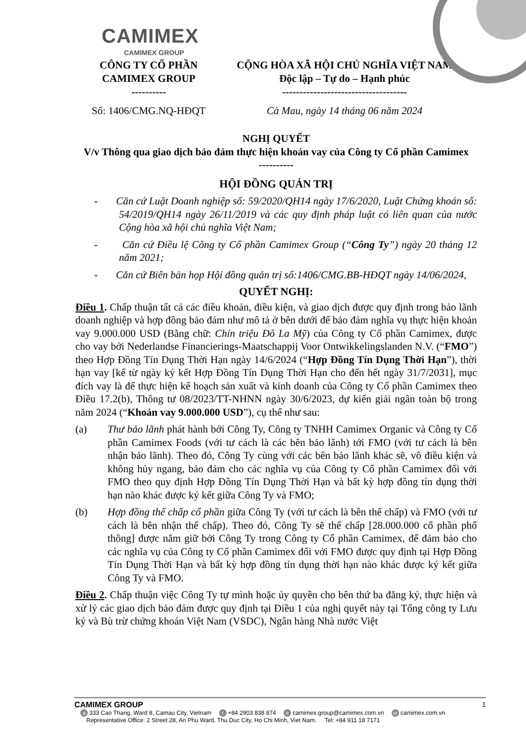CAMIMEX
CAMIMEX GROUP
CÔNG TY CỔ PHẦN
CAMIMEX GROUP
----------
Số: 1406/CMG.NQ-HĐQT
CỘNG HÒA XÃ HỘI CHỦ NGHĨA VIỆT NAM
Độc lập – Tự do – Hạnh phúc
------------------------------------
Cà Mau, ngày 14 tháng 06 năm 2024
NGHỊ QUYẾT
V/v Thông qua giao dịch bảo đảm thực hiện khoản vay của Công ty Cổ phần Camimex
----------
HỘI ĐỒNG QUẢN TRỊ
- Căn cứ Luật Doanh nghiệp số: 59/2020/QH14 ngày 17/6/2020, Luật Chứng khoán số: 54/2019/QH14 ngày 26/11/2019 và các quy định pháp luật có liên quan của nước Cộng hòa xã hội chủ nghĩa Việt Nam;
- Căn cứ Điều lệ Công ty Cổ phần Camimex Group (“Công Ty”) ngày 20 tháng 12 năm 2021;
- Căn cứ Biên bản họp Hội đồng quản trị số:1406/CMG.BB-HĐQT ngày 14/06/2024,
QUYẾT NGHỊ:
Điều 1. Chấp thuận tất cả các điều khoản, điều kiện, và giao dịch được quy định trong bảo lãnh doanh nghiệp và hợp đồng bảo đảm như mô tả ở bên dưới để bảo đảm nghĩa vụ thực hiện khoản vay 9.000.000 USD (Bằng chữ: Chín triệu Đô La Mỹ) của Công ty Cổ phần Camimex, được cho vay bởi Nederlandse Financierings-Maatschappij Voor Ontwikkelingslanden N.V. (“FMO”) theo Hợp Đồng Tín Dụng Thời Hạn ngày 14/6/2024 (“Hợp Đồng Tín Dụng Thời Hạn”), thời hạn vay [kể từ ngày ký kết Hợp Đồng Tín Dụng Thời Hạn cho đến hết ngày 31/7/2031], mục đích vay là để thực hiện kế hoạch sản xuất và kinh doanh của Công ty Cổ phần Camimex theo Điều 17.2(b), Thông tư 08/2023/TT-NHNN ngày 30/6/2023, dự kiến giải ngân toàn bộ trong năm 2024 (“Khoản vay 9.000.000 USD”), cụ thể như sau:
(a) Thư bảo lãnh phát hành bởi Công Ty, Công ty TNHH Camimex Organic và Công ty Cổ phần Camimex Foods (với tư cách là các bên bảo lãnh) tới FMO (với tư cách là bên nhận bảo lãnh). Theo đó, Công Ty cùng với các bên bảo lãnh khác sẽ, vô điều kiện và không hủy ngang, bảo đảm cho các nghĩa vụ của Công ty Cổ phần Camimex đối với FMO theo quy định Hợp Đồng Tín Dụng Thời Hạn và bất kỳ hợp đồng tín dụng thời hạn nào khác được ký kết giữa Công Ty và FMO;
(b) Hợp đồng thế chấp cổ phần giữa Công Ty (với tư cách là bên thế chấp) và FMO (với tư cách là bên nhận thế chấp). Theo đó, Công Ty sẽ thế chấp [28.000.000 cổ phần phổ thông] được nắm giữ bởi Công Ty trong Công ty Cổ phần Camimex, để đảm bảo cho các nghĩa vụ của Công ty Cổ phần Camimex đối với FMO được quy định tại Hợp Đồng Tín Dụng Thời Hạn và bất kỳ hợp đồng tín dụng thời hạn nào khác được ký kết giữa Công Ty và FMO.
Điều 2. Chấp thuận việc Công Ty tự mình hoặc ủy quyền cho bên thứ ba đăng ký, thực hiện và xử lý các giao dịch bảo đảm được quy định tại Điều 1 của nghị quyết này tại Tổng công ty Lưu ký và Bù trừ chứng khoán Việt Nam (VSDC), Ngân hàng Nhà nước Việt
CAMIMEX GROUP 1
a 333 Cao Thang, Ward 8, Camau City, Vietnam t +84 2903 838 874 e camimex.group@camimex.com.vn w camimex.com.vn
Representative Office: 2 Street 28, An Phu Ward, Thu Duc City, Ho Chi Minh, Viet Nam. Tel: +84 911 18 7171